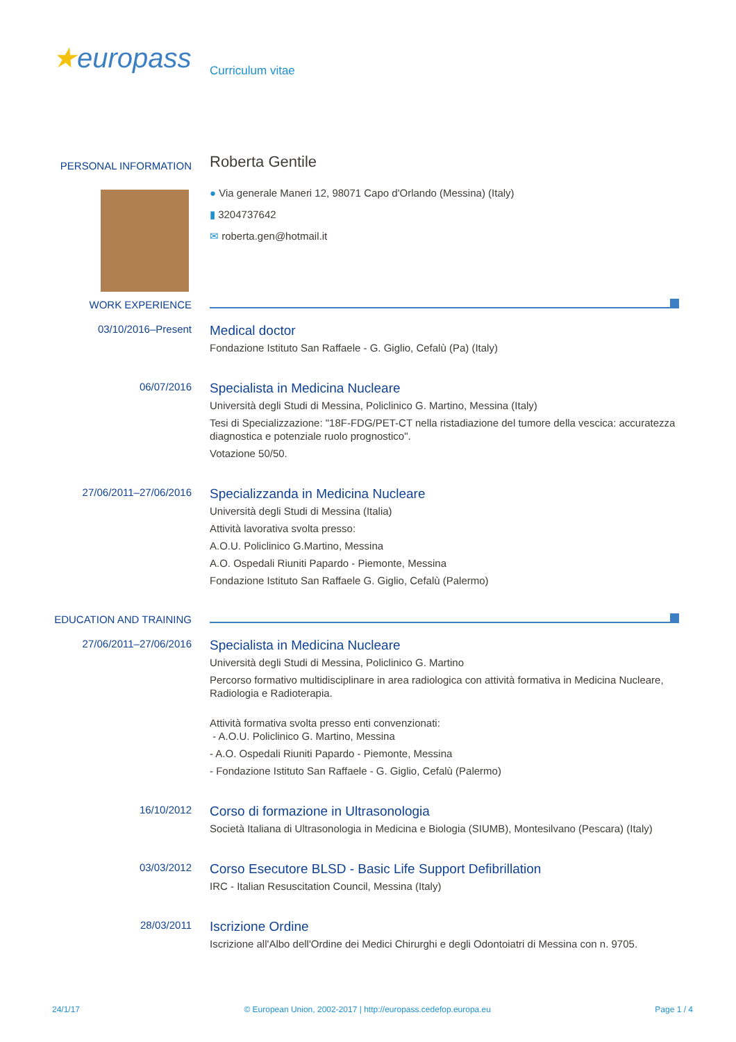★europass
Curriculum vitae
PERSONAL INFORMATION
Roberta Gentile
● Via generale Maneri 12, 98071 Capo d'Orlando (Messina) (Italy)
▮ 3204737642
✉ roberta.gen@hotmail.it
WORK EXPERIENCE
03/10/2016–Present
Medical doctor
Fondazione Istituto San Raffaele - G. Giglio, Cefalù (Pa) (Italy)
06/07/2016
Specialista in Medicina Nucleare
Università degli Studi di Messina, Policlinico G. Martino, Messina (Italy)
Tesi di Specializzazione: "18F-FDG/PET-CT nella ristadiazione del tumore della vescica: accuratezza diagnostica e potenziale ruolo prognostico".
Votazione 50/50.
27/06/2011–27/06/2016
Specializzanda in Medicina Nucleare
Università degli Studi di Messina (Italia)
Attività lavorativa svolta presso:
A.O.U. Policlinico G.Martino, Messina
A.O. Ospedali Riuniti Papardo - Piemonte, Messina
Fondazione Istituto San Raffaele G. Giglio, Cefalù (Palermo)
EDUCATION AND TRAINING
27/06/2011–27/06/2016
Specialista in Medicina Nucleare
Università degli Studi di Messina, Policlinico G. Martino
Percorso formativo multidisciplinare in area radiologica con attività formativa in Medicina Nucleare, Radiologia e Radioterapia.
Attività formativa svolta presso enti convenzionati:
- A.O.U. Policlinico G. Martino, Messina
- A.O. Ospedali Riuniti Papardo - Piemonte, Messina
- Fondazione Istituto San Raffaele - G. Giglio, Cefalù (Palermo)
16/10/2012
Corso di formazione in Ultrasonologia
Società Italiana di Ultrasonologia in Medicina e Biologia (SIUMB), Montesilvano (Pescara) (Italy)
03/03/2012
Corso Esecutore BLSD - Basic Life Support Defibrillation
IRC - Italian Resuscitation Council, Messina (Italy)
28/03/2011
Iscrizione Ordine
Iscrizione all'Albo dell'Ordine dei Medici Chirurghi e degli Odontoiatri di Messina con n. 9705.
24/1/17 © European Union, 2002-2017 | http://europass.cedefop.europa.eu Page 1 / 4